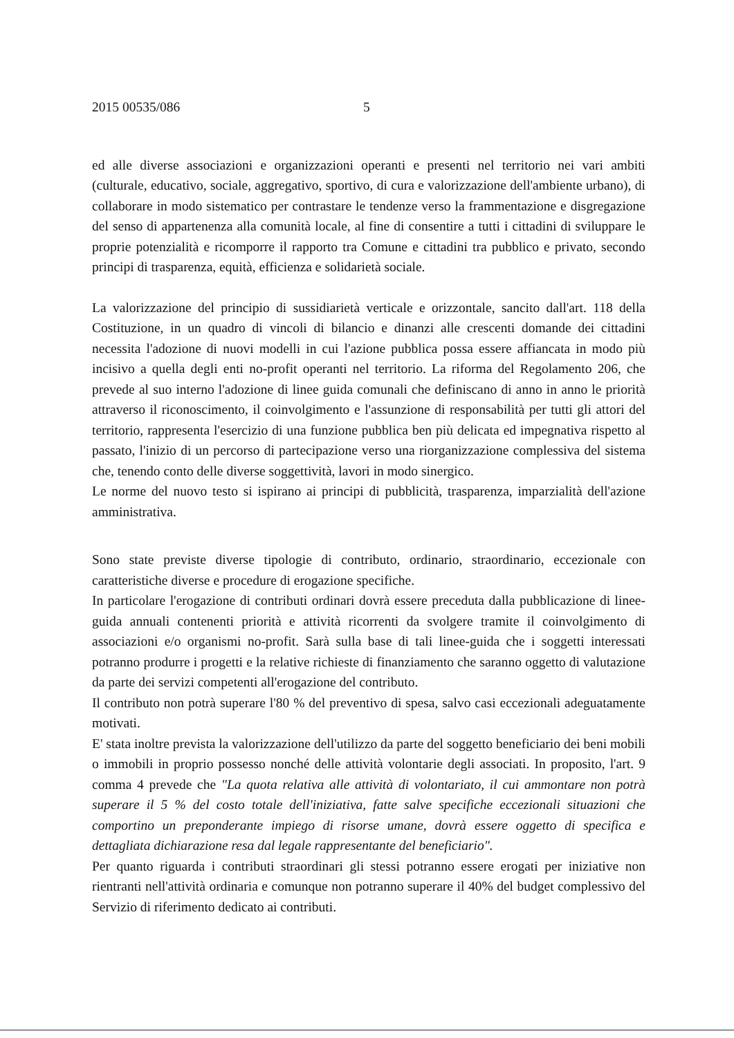2015 00535/086 5
ed alle diverse associazioni e organizzazioni operanti e presenti nel territorio nei vari ambiti (culturale, educativo, sociale, aggregativo, sportivo, di cura e valorizzazione dell'ambiente urbano), di collaborare in modo sistematico per contrastare le tendenze verso la frammentazione e disgregazione del senso di appartenenza alla comunità locale, al fine di consentire a tutti i cittadini di sviluppare le proprie potenzialità e ricomporre il rapporto tra Comune e cittadini tra pubblico e privato, secondo principi di trasparenza, equità, efficienza e solidarietà sociale.
La valorizzazione del principio di sussidiarietà verticale e orizzontale, sancito dall'art. 118 della Costituzione, in un quadro di vincoli di bilancio e dinanzi alle crescenti domande dei cittadini necessita l'adozione di nuovi modelli in cui l'azione pubblica possa essere affiancata in modo più incisivo a quella degli enti no-profit operanti nel territorio. La riforma del Regolamento 206, che prevede al suo interno l'adozione di linee guida comunali che definiscano di anno in anno le priorità attraverso il riconoscimento, il coinvolgimento e l'assunzione di responsabilità per tutti gli attori del territorio, rappresenta l'esercizio di una funzione pubblica ben più delicata ed impegnativa rispetto al passato, l'inizio di un percorso di partecipazione verso una riorganizzazione complessiva del sistema che, tenendo conto delle diverse soggettività, lavori in modo sinergico.
Le norme del nuovo testo si ispirano ai principi di pubblicità, trasparenza, imparzialità dell'azione amministrativa.
Sono state previste diverse tipologie di contributo, ordinario, straordinario, eccezionale con caratteristiche diverse e procedure di erogazione specifiche.
In particolare l'erogazione di contributi ordinari dovrà essere preceduta dalla pubblicazione di linee-guida annuali contenenti priorità e attività ricorrenti da svolgere tramite il coinvolgimento di associazioni e/o organismi no-profit. Sarà sulla base di tali linee-guida che i soggetti interessati potranno produrre i progetti e la relative richieste di finanziamento che saranno oggetto di valutazione da parte dei servizi competenti all'erogazione del contributo.
Il contributo non potrà superare l'80 % del preventivo di spesa, salvo casi eccezionali adeguatamente motivati.
E' stata inoltre prevista la valorizzazione dell'utilizzo da parte del soggetto beneficiario dei beni mobili o immobili in proprio possesso nonché delle attività volontarie degli associati. In proposito, l'art. 9 comma 4 prevede che "La quota relativa alle attività di volontariato, il cui ammontare non potrà superare il 5 % del costo totale dell'iniziativa, fatte salve specifiche eccezionali situazioni che comportino un preponderante impiego di risorse umane, dovrà essere oggetto di specifica e dettagliata dichiarazione resa dal legale rappresentante del beneficiario".
Per quanto riguarda i contributi straordinari gli stessi potranno essere erogati per iniziative non rientranti nell'attività ordinaria e comunque non potranno superare il 40% del budget complessivo del Servizio di riferimento dedicato ai contributi.